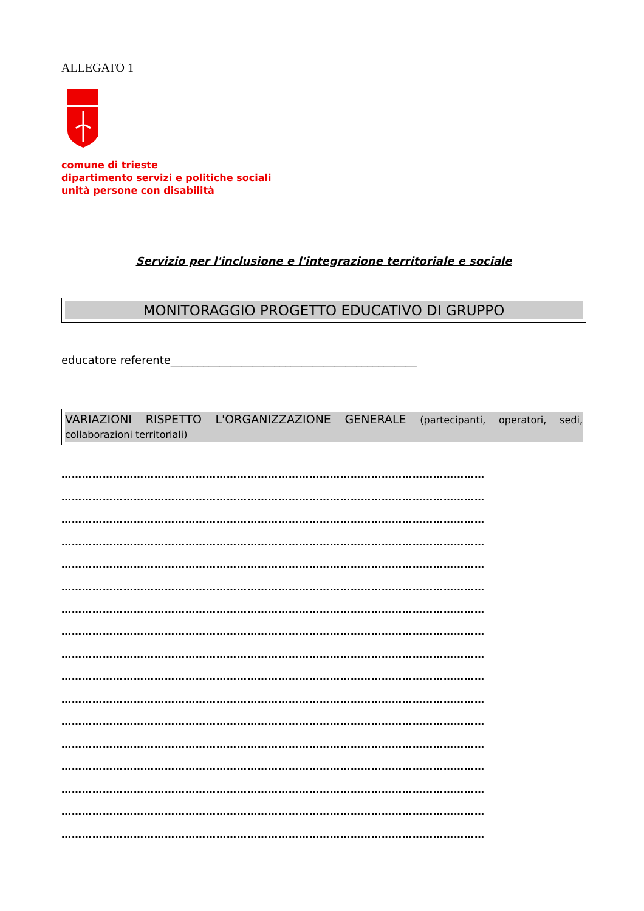ALLEGATO 1
comune di trieste
dipartimento servizi e politiche sociali
unità persone con disabilità
Servizio per l'inclusione e l'integrazione territoriale e sociale
MONITORAGGIO PROGETTO EDUCATIVO DI GRUPPO
educatore referente_____________________________________________
VARIAZIONI RISPETTO L'ORGANIZZAZIONE GENERALE (partecipanti, operatori, sedi, collaborazioni territoriali)
……………………………………………………………………………………………………………
……………………………………………………………………………………………………………
……………………………………………………………………………………………………………
……………………………………………………………………………………………………………
……………………………………………………………………………………………………………
……………………………………………………………………………………………………………
……………………………………………………………………………………………………………
……………………………………………………………………………………………………………
……………………………………………………………………………………………………………
……………………………………………………………………………………………………………
……………………………………………………………………………………………………………
……………………………………………………………………………………………………………
……………………………………………………………………………………………………………
……………………………………………………………………………………………………………
……………………………………………………………………………………………………………
……………………………………………………………………………………………………………
……………………………………………………………………………………………………………